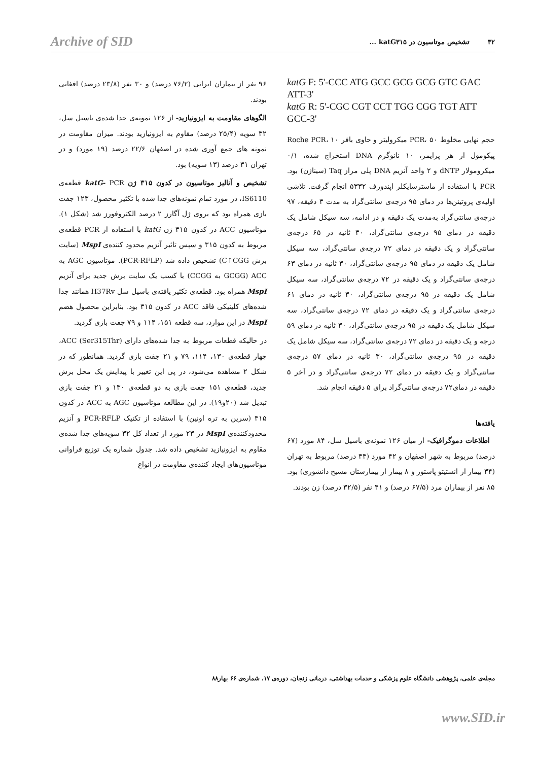Archive of SID ۳۲ تشخیص موتاسیون در katG۳۱۵ ...
katG F: 5'-CCC ATG GCC GCG GCG GTC GAC ATT-3'
katG R: 5'-CGC CGT CCT TGG CGG TGT ATT GCC-3'
حجم نهایی مخلوط PCR، ۵۰ میکرولیتر و حاوی بافر Roche PCR، ۱۰ پیکومول از هر پرایمر، ۱۰ نانوگرم DNA استخراج شده، ۰/۱ میکرومولار dNTP و ۲ واحد آنزیم DNA پلی مراز Taq (سیناژن) بود. PCR با استفاده از ماسترسایکلر اپندورف ۵۳۳۲ انجام گرفت. تلاشی اولیه‌ی پروتیئن‌ها در دمای ۹۵ درجه‌ی سانتی‌گراد به مدت ۳ دقیقه، ۹۷ درجه‌ی سانتی‌گراد به‌مدت یک دقیقه و در ادامه، سه سیکل شامل یک دقیقه در دمای ۹۵ درجه‌ی سانتی‌گراد، ۳۰ ثانیه در ۶۵ درجه‌ی سانتی‌گراد و یک دقیقه در دمای ۷۲ درجه‌ی سانتی‌گراد، سه سیکل شامل یک دقیقه در دمای ۹۵ درجه‌ی سانتی‌گراد، ۳۰ ثانیه در دمای ۶۳ درجه‌ی سانتی‌گراد و یک دقیقه در ۷۲ درجه‌ی سانتی‌گراد، سه سیکل شامل یک دقیقه در ۹۵ درجه‌ی سانتی‌گراد، ۳۰ ثانیه در دمای ۶۱ درجه‌ی سانتی‌گراد و یک دقیقه در دمای ۷۲ درجه‌ی سانتی‌گراد، سه سیکل شامل یک دقیقه در ۹۵ درجه‌ی سانتی‌گراد، ۳۰ ثانیه در دمای ۵۹ درجه و یک دقیقه در دمای ۷۲ درجه‌ی سانتی‌گراد، سه سیکل شامل یک دقیقه در ۹۵ درجه‌ی سانتی‌گراد، ۳۰ ثانیه در دمای ۵۷ درجه‌ی سانتی‌گراد و یک دقیقه در دمای ۷۲ درجه‌ی سانتی‌گراد و در آخر ۵ دقیقه در دمای۷۲ درجه‌ی سانتی‌گراد برای ۵ دقیقه انجام شد.
یافته‌ها
اطلاعات دموگرافیک- از میان ۱۲۶ نمونه‌ی باسیل سل، ۸۴ مورد (۶۷ درصد) مربوط به شهر اصفهان و ۴۲ مورد (۳۳ درصد) مربوط به تهران (۳۴ بیمار از انستیتو پاستور و ۸ بیمار از بیمارستان مسیح دانشوری) بود. ۸۵ نفر از بیماران مرد (۶۷/۵ درصد) و ۴۱ نفر (۳۲/۵ درصد) زن بودند.
۹۶ نفر از بیماران ایرانی (۷۶/۲ درصد) و ۳۰ نفر (۲۳/۸ درصد) افغانی بودند.
الگوهای مقاومت به ایزونیازید- از ۱۲۶ نمونه‌ی جدا شده‌ی باسیل سل، ۳۲ سویه (۲۵/۴ درصد) مقاوم به ایزونیازید بودند. میزان مقاومت در نمونه های جمع آوری شده در اصفهان ۲۲/۶ درصد (۱۹ مورد) و در تهران ۳۱ درصد (۱۳ سویه) بود.
تشخیص و آنالیز موتاسیون در کدون ۳۱۵ ژن katG- PCR قطعه‌ی IS6110، در مورد تمام نمونه‌های جدا شده با تکثیر محصول، ۱۲۳ جفت بازی همراه بود که بروی ژل آگارز ۲ درصد الکتروفورز شد (شکل ۱). موتاسیون ACC در کدون ۳۱۵ ژن katG با استفاده از PCR قطعه‌ی مربوط به کدون ۳۱۵ و سپس تاثیر آنزیم محدود کننده‌ی MspI (سایت برش C↑CGG) تشخیص داده شد (PCR-RFLP). موتاسیون AGC به ACC (GCGG به CCGG) با کسب یک سایت برش جدید برای آنزیم MspI همراه بود. قطعه‌ی تکثیر یافته‌ی باسیل سل H37Rv همانند جدا شده‌های کلینیکی فاقد ACC در کدون ۳۱۵ بود. بنابراین محصول هضم MspI در این موارد، سه قطعه ۱۵۱، ۱۱۴ و ۷۹ جفت بازی گردید.
در حالیکه قطعات مربوط به جدا شده‌های دارای ACC (Ser315Thr)، چهار قطعه‌ی ۱۳۰، ۱۱۴، ۷۹ و ۲۱ جفت بازی گردید. همانطور که در شکل ۲ مشاهده می‌شود، در پی این تغییر با پیدایش یک محل برش جدید، قطعه‌ی ۱۵۱ جفت بازی به دو قطعه‌ی ۱۳۰ و ۲۱ جفت بازی تبدیل شد (۲۰و۱۹). در این مطالعه موتاسیون AGC به ACC در کدون ۳۱۵ (سرین به تره اونین) با استفاده از تکنیک PCR-RFLP و آنزیم محدودکننده‌ی MspI در ۲۳ مورد از تعداد کل ۳۲ سویه‌های جدا شده‌ی مقاوم به ایزونیازید تشخیص داده شد. جدول شماره یک توزیع فراوانی موتاسیون‌های ایجاد کننده‌ی مقاومت در انواع
مجله‌ی علمی، پژوهشی دانشگاه علوم پزشکی و خدمات بهداشتی، درمانی زنجان، دوره‌ی ۱۷، شماره‌ی ۶۶ بهار۸۸
www.SID.ir